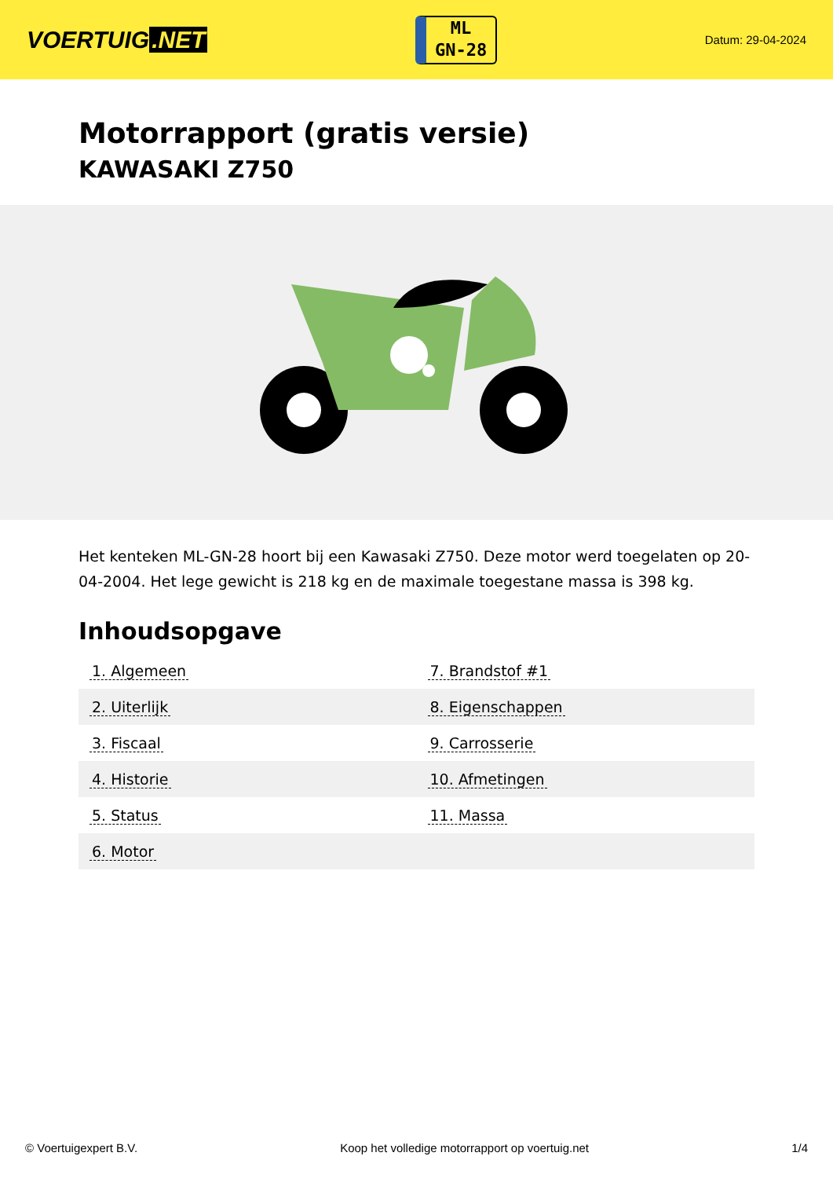VOERTUIG.NET
ML
GN-28
Datum: 29-04-2024
Motorrapport (gratis versie)
KAWASAKI Z750
Het kenteken ML-GN-28 hoort bij een Kawasaki Z750. Deze motor werd toegelaten op 20-04-2004. Het lege gewicht is 218 kg en de maximale toegestane massa is 398 kg.
Inhoudsopgave
| 1. Algemeen | 7. Brandstof #1 |
| 2. Uiterlijk | 8. Eigenschappen |
| 3. Fiscaal | 9. Carrosserie |
| 4. Historie | 10. Afmetingen |
| 5. Status | 11. Massa |
| 6. Motor | |
© Voertuigexpert B.V. Koop het volledige motorrapport op voertuig.net 1/4